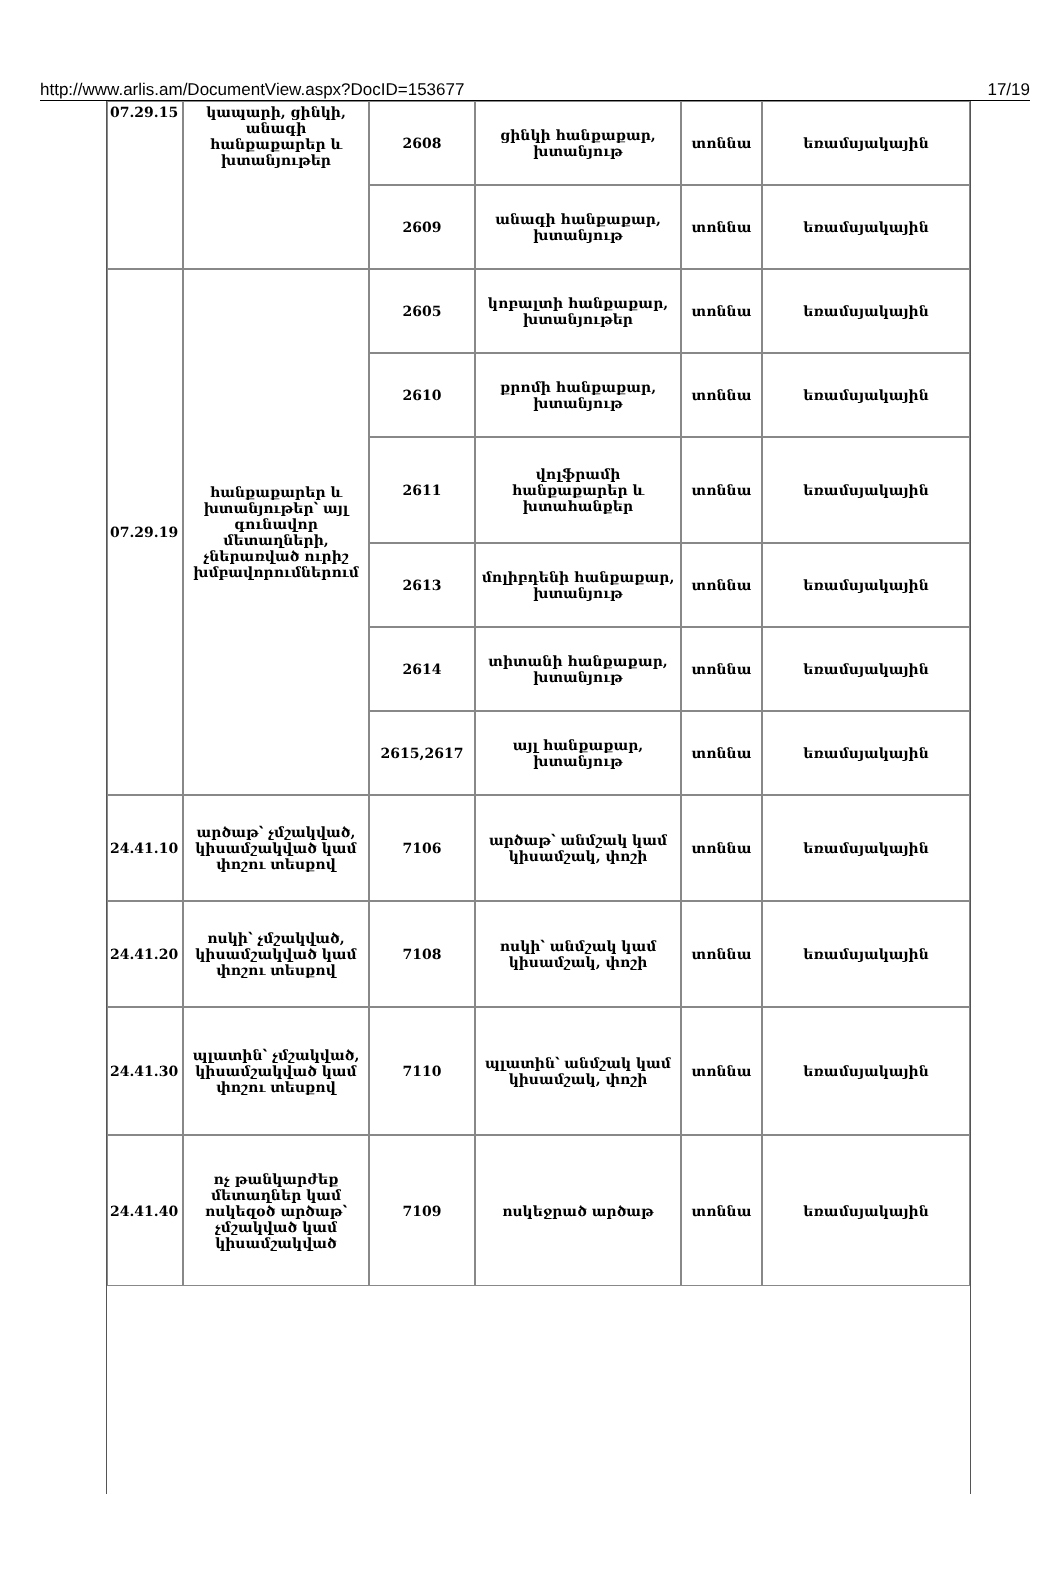http://www.arlis.am/DocumentView.aspx?DocID=153677 17/19
| 07.29.15 | կապարի, ցինկի, անագի հանքաքարեր և խտանյութեր | 2608 | ցինկի հանքաքար, խտանյութ | տոննա | եռամսյակային |
| | | 2609 | անագի հանքաքար, խտանյութ | տոննա | եռամսյակային |
| 07.29.19 | հանքաքարեր և խտանյութեր՝ այլ գունավոր մետաղների, չներառված ուրիշ խմբավորումներում | 2605 | կոբալտի հանքաքար, խտանյութեր | տոննա | եռամսյակային |
| | | 2610 | քրոմի հանքաքար, խտանյութ | տոննա | եռամսյակային |
| | | 2611 | վոլֆրամի հանքաքարեր և խտահանքեր | տոննա | եռամսյակային |
| | | 2613 | մոլիբդենի հանքաքար, խտանյութ | տոննա | եռամսյակային |
| | | 2614 | տիտանի հանքաքար, խտանյութ | տոննա | եռամսյակային |
| | | 2615,2617 | այլ հանքաքար, խտանյութ | տոննա | եռամսյակային |
| 24.41.10 | արծաթ՝ չմշակված, կիսամշակված կամ փոշու տեսքով | 7106 | արծաթ՝ անմշակ կամ կիսամշակ, փոշի | տոննա | եռամսյակային |
| 24.41.20 | ոսկի՝ չմշակված, կիսամշակված կամ փոշու տեսքով | 7108 | ոսկի՝ անմշակ կամ կիսամշակ, փոշի | տոննա | եռամսյակային |
| 24.41.30 | պլատին՝ չմշակված, կիսամշակված կամ փոշու տեսքով | 7110 | պլատին՝ անմշակ կամ կիսամշակ, փոշի | տոննա | եռամսյակային |
| 24.41.40 | ոչ թանկարժեք մետաղներ կամ ոսկեզօծ արծաթ՝ չմշակված կամ կիսամշակված | 7109 | ոսկեջրած արծաթ | տոննա | եռամսյակային |